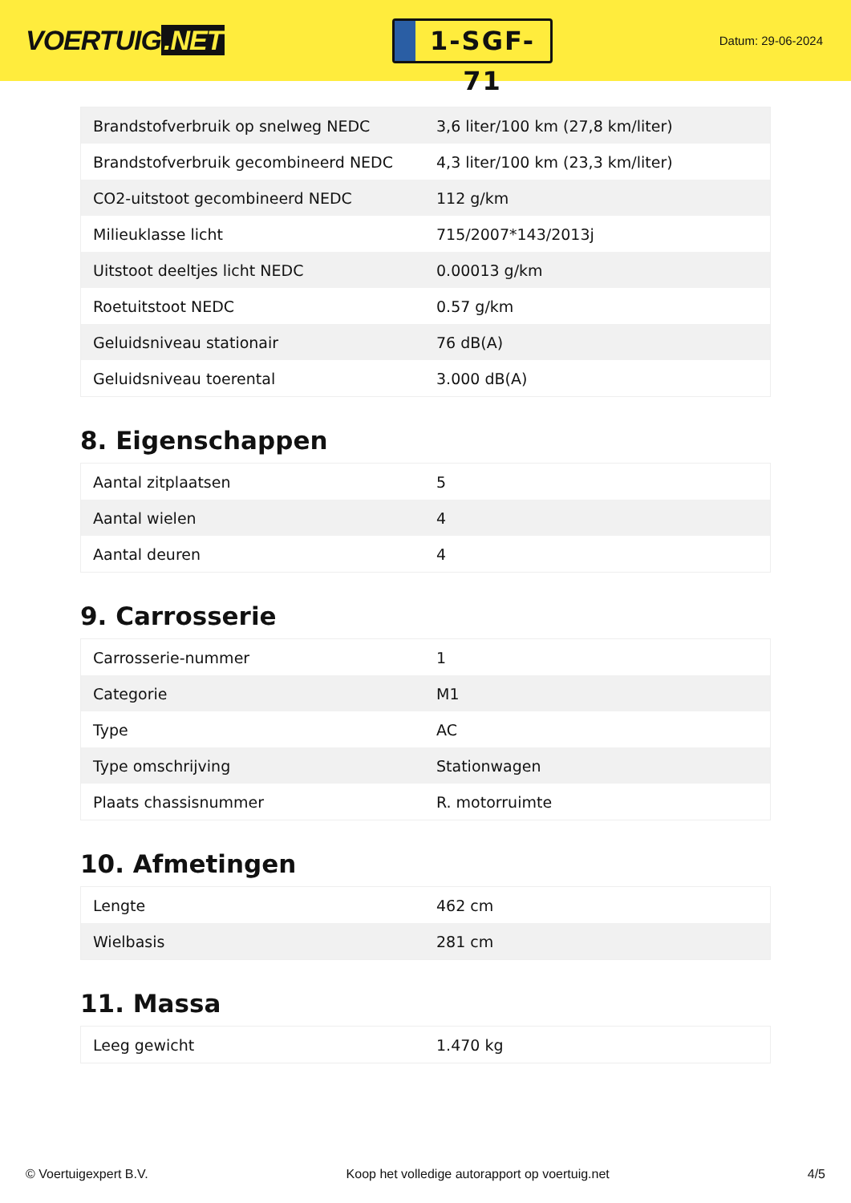VOERTUIG.NET
1-SGF-71
Datum: 29-06-2024
| Brandstofverbruik op snelweg NEDC | 3,6 liter/100 km (27,8 km/liter) |
| Brandstofverbruik gecombineerd NEDC | 4,3 liter/100 km (23,3 km/liter) |
| CO2-uitstoot gecombineerd NEDC | 112 g/km |
| Milieuklasse licht | 715/2007*143/2013j |
| Uitstoot deeltjes licht NEDC | 0.00013 g/km |
| Roetuitstoot NEDC | 0.57 g/km |
| Geluidsniveau stationair | 76 dB(A) |
| Geluidsniveau toerental | 3.000 dB(A) |
8. Eigenschappen
| Aantal zitplaatsen | 5 |
| Aantal wielen | 4 |
| Aantal deuren | 4 |
9. Carrosserie
| Carrosserie-nummer | 1 |
| Categorie | M1 |
| Type | AC |
| Type omschrijving | Stationwagen |
| Plaats chassisnummer | R. motorruimte |
10. Afmetingen
| Lengte | 462 cm |
| Wielbasis | 281 cm |
11. Massa
| Leeg gewicht | 1.470 kg |
© Voertuigexpert B.V. Koop het volledige autorapport op voertuig.net 4/5